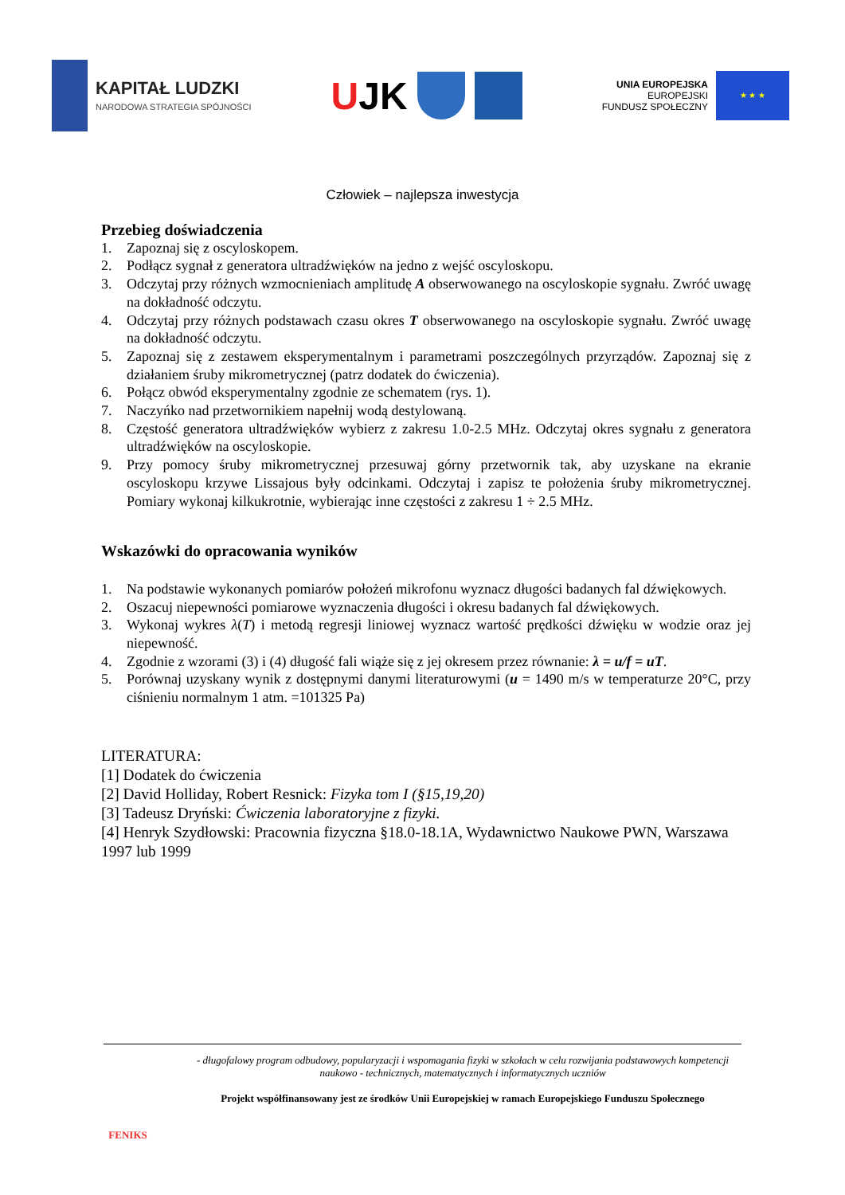KAPITAŁ LUDZKI
NARODOWA STRATEGIA SPÓJNOŚCI
UJK
UNIA EUROPEJSKA
EUROPEJSKI
FUNDUSZ SPOŁECZNY
★ ★ ★
Człowiek – najlepsza inwestycja
Przebieg doświadczenia
1. Zapoznaj się z oscyloskopem.
2. Podłącz sygnał z generatora ultradźwięków na jedno z wejść oscyloskopu.
3. Odczytaj przy różnych wzmocnieniach amplitudę A obserwowanego na oscyloskopie sygnału. Zwróć uwagę na dokładność odczytu.
4. Odczytaj przy różnych podstawach czasu okres T obserwowanego na oscyloskopie sygnału. Zwróć uwagę na dokładność odczytu.
5. Zapoznaj się z zestawem eksperymentalnym i parametrami poszczególnych przyrządów. Zapoznaj się z działaniem śruby mikrometrycznej (patrz dodatek do ćwiczenia).
6. Połącz obwód eksperymentalny zgodnie ze schematem (rys. 1).
7. Naczyńko nad przetwornikiem napełnij wodą destylowaną.
8. Częstość generatora ultradźwięków wybierz z zakresu 1.0-2.5 MHz. Odczytaj okres sygnału z generatora ultradźwięków na oscyloskopie.
9. Przy pomocy śruby mikrometrycznej przesuwaj górny przetwornik tak, aby uzyskane na ekranie oscyloskopu krzywe Lissajous były odcinkami. Odczytaj i zapisz te położenia śruby mikrometrycznej. Pomiary wykonaj kilkukrotnie, wybierając inne częstości z zakresu 1 ÷ 2.5 MHz.
Wskazówki do opracowania wyników
1. Na podstawie wykonanych pomiarów położeń mikrofonu wyznacz długości badanych fal dźwiękowych.
2. Oszacuj niepewności pomiarowe wyznaczenia długości i okresu badanych fal dźwiękowych.
3. Wykonaj wykres λ(T) i metodą regresji liniowej wyznacz wartość prędkości dźwięku w wodzie oraz jej niepewność.
4. Zgodnie z wzorami (3) i (4) długość fali wiąże się z jej okresem przez równanie: λ = u/f = uT.
5. Porównaj uzyskany wynik z dostępnymi danymi literaturowymi (u = 1490 m/s w temperaturze 20°C, przy ciśnieniu normalnym 1 atm. =101325 Pa)
LITERATURA:
[1] Dodatek do ćwiczenia
[2] David Holliday, Robert Resnick: Fizyka tom I (§15,19,20)
[3] Tadeusz Dryński: Ćwiczenia laboratoryjne z fizyki.
[4] Henryk Szydłowski: Pracownia fizyczna §18.0-18.1A, Wydawnictwo Naukowe PWN, Warszawa 1997 lub 1999
FENIKS
- długofalowy program odbudowy, popularyzacji i wspomagania fizyki w szkołach w celu rozwijania podstawowych kompetencji naukowo - technicznych, matematycznych i informatycznych uczniów
Projekt współfinansowany jest ze środków Unii Europejskiej w ramach Europejskiego Funduszu Społecznego